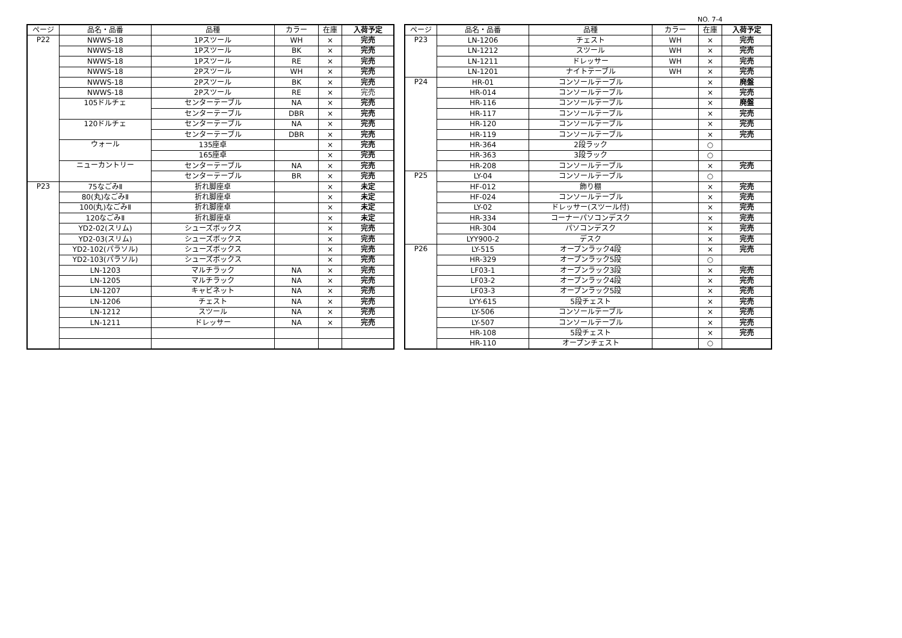NO. 7-4
| ページ | 品名・品番 | 品種 | カラー | 在庫 | 入荷予定 |
| --- | --- | --- | --- | --- | --- |
| P22 | NWWS-18 | 1Pスツール | WH | × | 完売 |
| | NWWS-18 | 1Pスツール | BK | × | 完売 |
| | NWWS-18 | 1Pスツール | RE | × | 完売 |
| | NWWS-18 | 2Pスツール | WH | × | 完売 |
| | NWWS-18 | 2Pスツール | BK | × | 完売 |
| | NWWS-18 | 2Pスツール | RE | × | 完売 |
| | 105ドルチェ | センターテーブル | NA | × | 完売 |
| | | センターテーブル | DBR | × | 完売 |
| | 120ドルチェ | センターテーブル | NA | × | 完売 |
| | | センターテーブル | DBR | × | 完売 |
| | ウォール | 135座卓 | | × | 完売 |
| | | 165座卓 | | × | 完売 |
| | ニューカントリー | センターテーブル | NA | × | 完売 |
| | | センターテーブル | BR | × | 完売 |
| P23 | 75なごみⅡ | 折れ脚座卓 | | × | 未定 |
| | 80(丸)なごみⅡ | 折れ脚座卓 | | × | 未定 |
| | 100(丸)なごみⅡ | 折れ脚座卓 | | × | 未定 |
| | 120なごみⅡ | 折れ脚座卓 | | × | 未定 |
| | YD2-02(スリム) | シューズボックス | | × | 完売 |
| | YD2-03(スリム) | シューズボックス | | × | 完売 |
| | YD2-102(パラソル) | シューズボックス | | × | 完売 |
| | YD2-103(パラソル) | シューズボックス | | × | 完売 |
| | LN-1203 | マルチラック | NA | × | 完売 |
| | LN-1205 | マルチラック | NA | × | 完売 |
| | LN-1207 | キャビネット | NA | × | 完売 |
| | LN-1206 | チェスト | NA | × | 完売 |
| | LN-1212 | スツール | NA | × | 完売 |
| | LN-1211 | ドレッサー | NA | × | 完売 |
| ページ | 品名・品番 | 品種 | カラー | 在庫 | 入荷予定 |
| --- | --- | --- | --- | --- | --- |
| P23 | LN-1206 | チェスト | WH | × | 完売 |
| | LN-1212 | スツール | WH | × | 完売 |
| | LN-1211 | ドレッサー | WH | × | 完売 |
| | LN-1201 | ナイトテーブル | WH | × | 完売 |
| P24 | HR-01 | コンソールテーブル | | × | 廃盤 |
| | HR-014 | コンソールテーブル | | × | 完売 |
| | HR-116 | コンソールテーブル | | × | 廃盤 |
| | HR-117 | コンソールテーブル | | × | 完売 |
| | HR-120 | コンソールテーブル | | × | 完売 |
| | HR-119 | コンソールテーブル | | × | 完売 |
| | HR-364 | 2段ラック | | ○ | |
| | HR-363 | 3段ラック | | ○ | |
| | HR-208 | コンソールテーブル | | × | 完売 |
| P25 | LY-04 | コンソールテーブル | | ○ | |
| | HF-012 | 飾り棚 | | × | 完売 |
| | HF-024 | コンソールテーブル | | × | 完売 |
| | LY-02 | ドレッサー(スツール付) | | × | 完売 |
| | HR-334 | コーナーパソコンデスク | | × | 完売 |
| | HR-304 | パソコンデスク | | × | 完売 |
| | LYY900-2 | デスク | | × | 完売 |
| P26 | LY-515 | オープンラック4段 | | × | 完売 |
| | HR-329 | オープンラック5段 | | ○ | |
| | LF03-1 | オープンラック3段 | | × | 完売 |
| | LF03-2 | オープンラック4段 | | × | 完売 |
| | LF03-3 | オープンラック5段 | | × | 完売 |
| | LYY-615 | 5段チェスト | | × | 完売 |
| | LY-506 | コンソールテーブル | | × | 完売 |
| | LY-507 | コンソールテーブル | | × | 完売 |
| | HR-108 | 5段チェスト | | × | 完売 |
| | HR-110 | オープンチェスト | | ○ | |